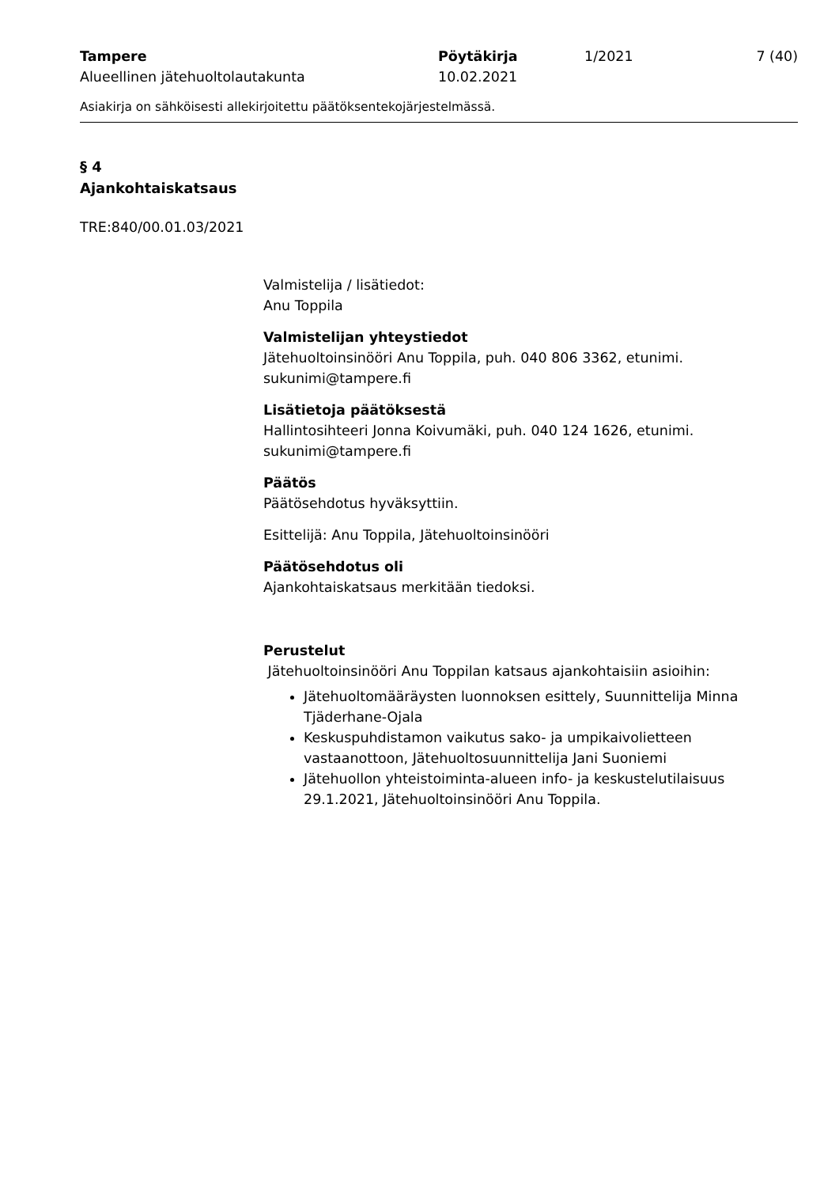Tampere
Alueellinen jätehuoltolautakunta
Pöytäkirja
10.02.2021
1/2021 7 (40)
Asiakirja on sähköisesti allekirjoitettu päätöksentekojärjestelmässä.
§ 4
Ajankohtaiskatsaus
TRE:840/00.01.03/2021
Valmistelija / lisätiedot:
Anu Toppila
Valmistelijan yhteystiedot
Jätehuoltoinsinööri Anu Toppila, puh. 040 806 3362, etunimi.
sukunimi@tampere.fi
Lisätietoja päätöksestä
Hallintosihteeri Jonna Koivumäki, puh. 040 124 1626, etunimi.
sukunimi@tampere.fi
Päätös
Päätösehdotus hyväksyttiin.
Esittelijä: Anu Toppila, Jätehuoltoinsinööri
Päätösehdotus oli
Ajankohtaiskatsaus merkitään tiedoksi.
Perustelut
Jätehuoltoinsinööri Anu Toppilan katsaus ajankohtaisiin asioihin:
Jätehuoltomääräysten luonnoksen esittely, Suunnittelija Minna Tjäderhane-Ojala
Keskuspuhdistamon vaikutus sako- ja umpikaivolietteen vastaanottoon, Jätehuoltosuunnittelija Jani Suoniemi
Jätehuollon yhteistoiminta-alueen info- ja keskustelutilaisuus 29.1.2021, Jätehuoltoinsinööri Anu Toppila.